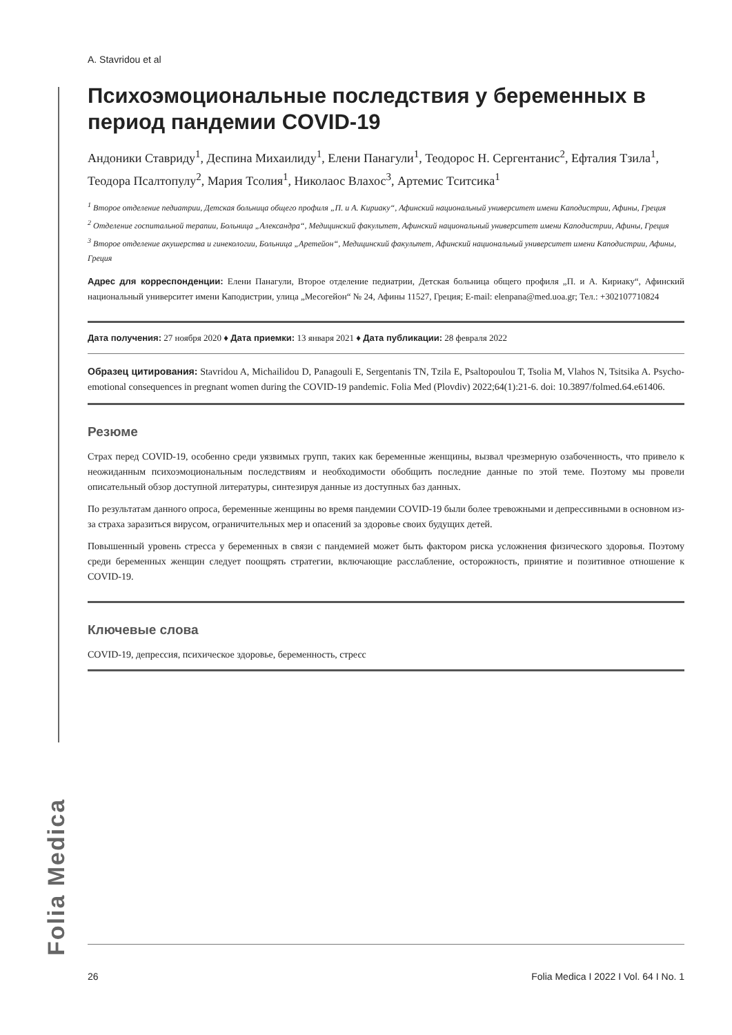A. Stavridou et al
Психоэмоциональные последствия у беременных в период пандемии COVID-19
Андоники Ставриду<sup>1</sup>, Деспина Михаилиду<sup>1</sup>, Елени Панагули<sup>1</sup>, Теодорос Н. Сергентанис<sup>2</sup>, Ефталия Тзила<sup>1</sup>, Теодора Псалтопулу<sup>2</sup>, Мария Тсолия<sup>1</sup>, Николаос Влахос<sup>3</sup>, Артемис Тситсика<sup>1</sup>
<sup>1</sup> Второе отделение педиатрии, Детская больница общего профиля „П. и А. Кириаку“, Афинский национальный университет имени Каподистрии, Афины, Греция
<sup>2</sup> Отделение госпитальной терапии, Больница „Александра“, Медицинский факультет, Афинский национальный университет имени Каподистрии, Афины, Греция
<sup>3</sup> Второе отделение акушерства и гинекологии, Больница „Аретейон“, Медицинский факультет, Афинский национальный университет имени Каподистрии, Афины, Греция
Адрес для корреспонденции: Елени Панагули, Второе отделение педиатрии, Детская больница общего профиля „П. и А. Кириаку“, Афинский национальный университет имени Каподистрии, улица „Месогейон“ № 24, Афины 11527, Греция; E-mail: elenpana@med.uoa.gr; Тел.: +302107710824
Дата получения: 27 ноября 2020 ♦ Дата приемки: 13 января 2021 ♦ Дата публикации: 28 февраля 2022
Образец цитирования: Stavridou A, Michailidou D, Panagouli E, Sergentanis TN, Tzila E, Psaltopoulou T, Tsolia M, Vlahos N, Tsitsika A. Psycho-emotional consequences in pregnant women during the COVID-19 pandemic. Folia Med (Plovdiv) 2022;64(1):21-6. doi: 10.3897/folmed.64.e61406.
Резюме
Страх перед COVID-19, особенно среди уязвимых групп, таких как беременные женщины, вызвал чрезмерную озабоченность, что привело к неожиданным психоэмоциональным последствиям и необходимости обобщить последние данные по этой теме. Поэтому мы провели описательный обзор доступной литературы, синтезируя данные из доступных баз данных.
По результатам данного опроса, беременные женщины во время пандемии COVID-19 были более тревожными и депрессивными в основном из-за страха заразиться вирусом, ограничительных мер и опасений за здоровье своих будущих детей.
Повышенный уровень стресса у беременных в связи с пандемией может быть фактором риска усложнения физического здоровья. Поэтому среди беременных женщин следует поощрять стратегии, включающие расслабление, осторожность, принятие и позитивное отношение к COVID-19.
Ключевые слова
COVID-19, депрессия, психическое здоровье, беременность, стресс
Folia Medica
26 Folia Medica I 2022 I Vol. 64 I No. 1